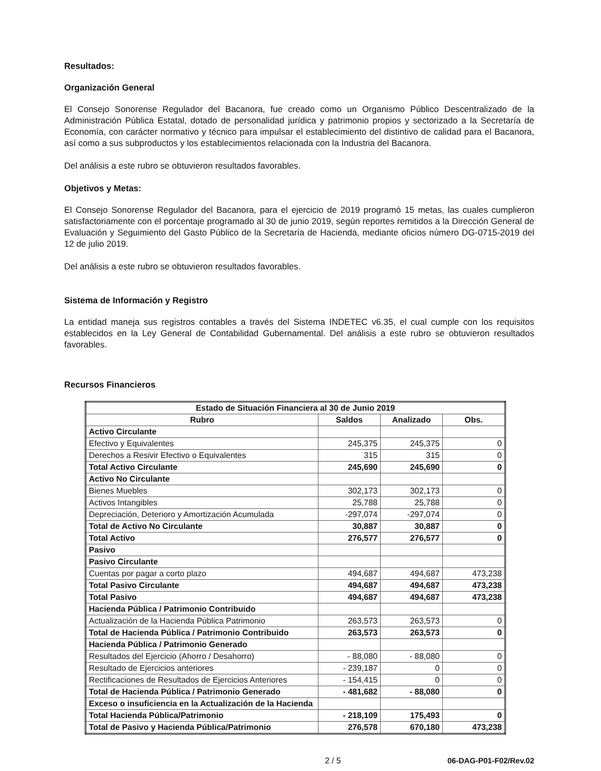Resultados:
Organización General
El Consejo Sonorense Regulador del Bacanora, fue creado como un Organismo Público Descentralizado de la Administración Pública Estatal, dotado de personalidad jurídica y patrimonio propios y sectorizado a la Secretaría de Economía, con carácter normativo y técnico para impulsar el establecimiento del distintivo de calidad para el Bacanora, así como a sus subproductos y los establecimientos relacionada con la Industria del Bacanora.
Del análisis a este rubro se obtuvieron resultados favorables.
Objetivos y Metas:
El Consejo Sonorense Regulador del Bacanora, para el ejercicio de 2019 programó 15 metas, las cuales cumplieron satisfactoriamente con el porcentaje programado al 30 de junio 2019, según reportes remitidos a la Dirección General de Evaluación y Seguimiento del Gasto Público de la Secretaría de Hacienda, mediante oficios número DG-0715-2019 del 12 de julio 2019.
Del análisis a este rubro se obtuvieron resultados favorables.
Sistema de Información y Registro
La entidad maneja sus registros contables a través del Sistema INDETEC v6.35, el cual cumple con los requisitos establecidos en la Ley General de Contabilidad Gubernamental. Del análisis a este rubro se obtuvieron resultados favorables.
Recursos Financieros
| Estado de Situación Financiera al 30 de Junio 2019 | | | |
| --- | --- | --- | --- |
| Rubro | Saldos | Analizado | Obs. |
| Activo Circulante | | | |
| Efectivo y Equivalentes | 245,375 | 245,375 | 0 |
| Derechos a Resivir Efectivo o Equivalentes | 315 | 315 | 0 |
| Total Activo Circulante | 245,690 | 245,690 | 0 |
| Activo No Circulante | | | |
| Bienes Muebles | 302,173 | 302,173 | 0 |
| Activos Intangibles | 25,788 | 25,788 | 0 |
| Depreciación, Deterioro y Amortización Acumulada | -297,074 | -297,074 | 0 |
| Total de Activo No Circulante | 30,887 | 30,887 | 0 |
| Total Activo | 276,577 | 276,577 | 0 |
| Pasivo | | | |
| Pasivo Circulante | | | |
| Cuentas por pagar a corto plazo | 494,687 | 494,687 | 473,238 |
| Total Pasivo Circulante | 494,687 | 494,687 | 473,238 |
| Total Pasivo | 494,687 | 494,687 | 473,238 |
| Hacienda Pública / Patrimonio Contribuido | | | |
| Actualización de la Hacienda Pública Patrimonio | 263,573 | 263,573 | 0 |
| Total de Hacienda Pública / Patrimonio Contribuido | 263,573 | 263,573 | 0 |
| Hacienda Pública / Patrimonio Generado | | | |
| Resultados del Ejercicio (Ahorro / Desahorro) | - 88,080 | - 88,080 | 0 |
| Resultado de Ejercicios anteriores | - 239,187 | 0 | 0 |
| Rectificaciones de Resultados de Ejercicios Anteriores | - 154,415 | 0 | 0 |
| Total de Hacienda Pública / Patrimonio Generado | - 481,682 | - 88,080 | 0 |
| Exceso o insuficiencia en la Actualización de la Hacienda | | | |
| Total Hacienda Pública/Patrimonio | - 218,109 | 175,493 | 0 |
| Total de Pasivo y Hacienda Pública/Patrimonio | 276,578 | 670,180 | 473,238 |
2 / 5 06-DAG-P01-F02/Rev.02